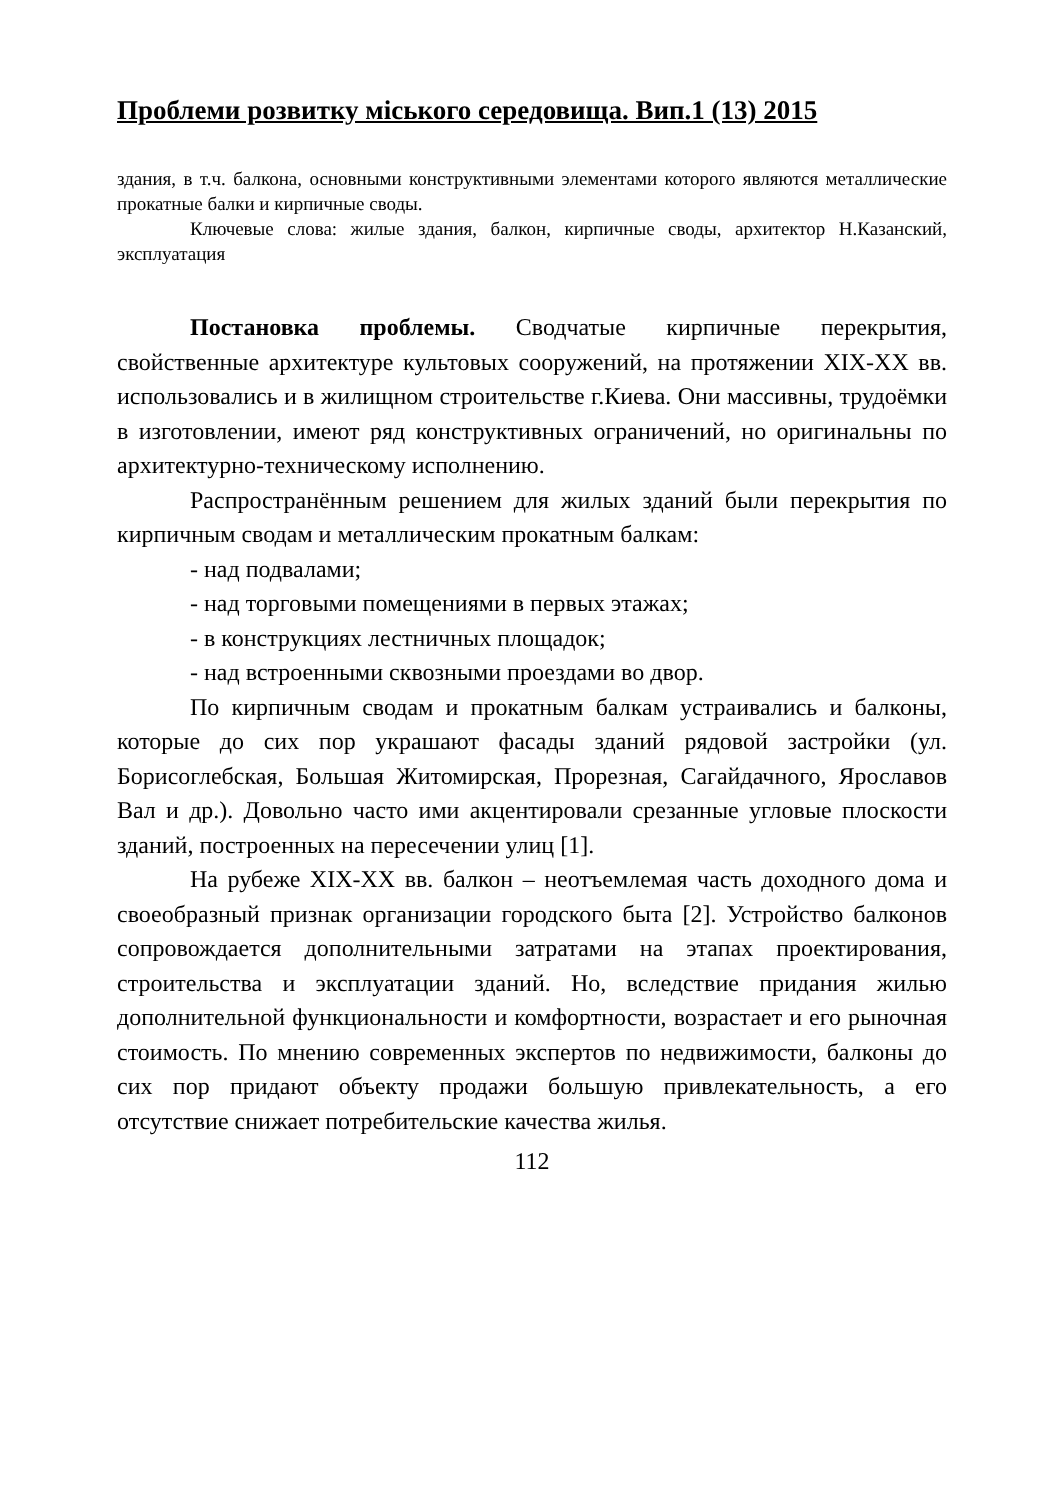Проблеми розвитку міського середовища. Вип.1 (13) 2015
здания, в т.ч. балкона, основными конструктивными элементами которого являются металлические прокатные балки и кирпичные своды.
Ключевые слова: жилые здания, балкон, кирпичные своды, архитектор Н.Казанский, эксплуатация
Постановка проблемы. Сводчатые кирпичные перекрытия, свойственные архитектуре культовых сооружений, на протяжении XIX-XX вв. использовались и в жилищном строительстве г.Киева. Они массивны, трудоёмки в изготовлении, имеют ряд конструктивных ограничений, но оригинальны по архитектурно-техническому исполнению.
Распространённым решением для жилых зданий были перекрытия по кирпичным сводам и металлическим прокатным балкам:
- над подвалами;
- над торговыми помещениями в первых этажах;
- в конструкциях лестничных площадок;
- над встроенными сквозными проездами во двор.
По кирпичным сводам и прокатным балкам устраивались и балконы, которые до сих пор украшают фасады зданий рядовой застройки (ул. Борисоглебская, Большая Житомирская, Прорезная, Сагайдачного, Ярославов Вал и др.). Довольно часто ими акцентировали срезанные угловые плоскости зданий, построенных на пересечении улиц [1].
На рубеже XIX-XX вв. балкон – неотъемлемая часть доходного дома и своеобразный признак организации городского быта [2]. Устройство балконов сопровождается дополнительными затратами на этапах проектирования, строительства и эксплуатации зданий. Но, вследствие придания жилью дополнительной функциональности и комфортности, возрастает и его рыночная стоимость. По мнению современных экспертов по недвижимости, балконы до сих пор придают объекту продажи большую привлекательность, а его отсутствие снижает потребительские качества жилья.
112